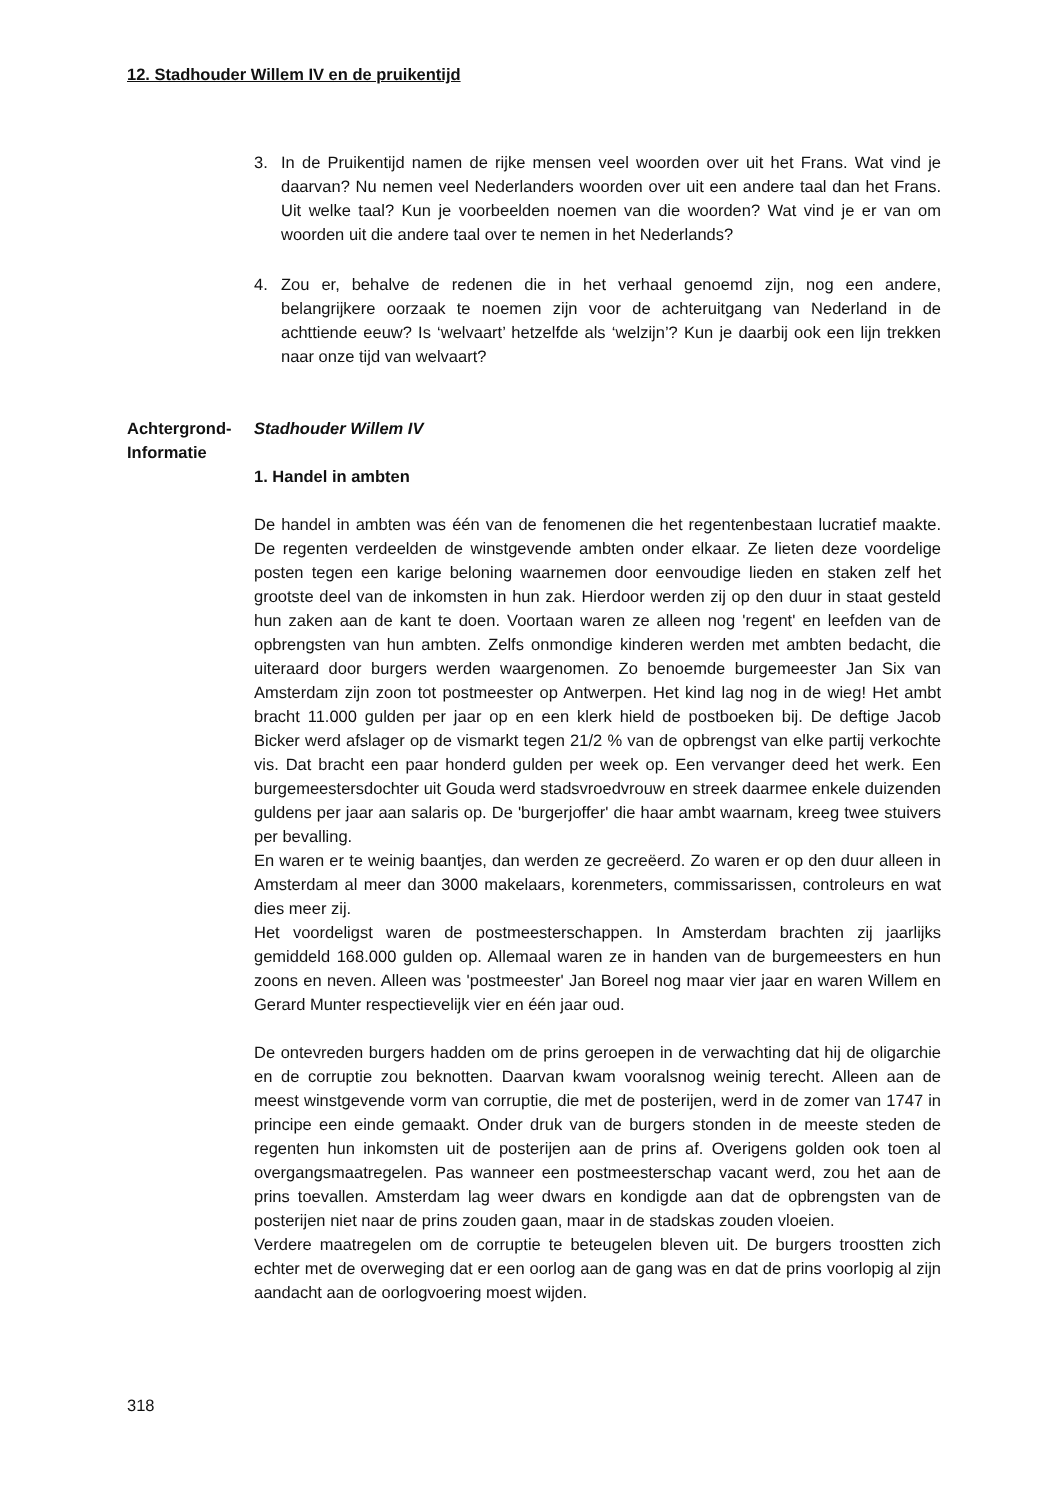12. Stadhouder Willem IV en de pruikentijd
3. In de Pruikentijd namen de rijke mensen veel woorden over uit het Frans. Wat vind je daarvan? Nu nemen veel Nederlanders woorden over uit een andere taal dan het Frans. Uit welke taal? Kun je voorbeelden noemen van die woorden? Wat vind je er van om woorden uit die andere taal over te nemen in het Nederlands?
4. Zou er, behalve de redenen die in het verhaal genoemd zijn, nog een andere, belangrijkere oorzaak te noemen zijn voor de achteruitgang van Nederland in de achttiende eeuw? Is ‘welvaart’ hetzelfde als ‘welzijn’? Kun je daarbij ook een lijn trekken naar onze tijd van welvaart?
Achtergrond-
Informatie
Stadhouder Willem IV
1. Handel in ambten
De handel in ambten was één van de fenomenen die het regentenbestaan lucratief maakte. De regenten verdeelden de winstgevende ambten onder elkaar. Ze lieten deze voordelige posten tegen een karige beloning waarnemen door eenvoudige lieden en staken zelf het grootste deel van de inkomsten in hun zak. Hierdoor werden zij op den duur in staat gesteld hun zaken aan de kant te doen. Voortaan waren ze alleen nog 'regent' en leefden van de opbrengsten van hun ambten. Zelfs onmondige kinderen werden met ambten bedacht, die uiteraard door burgers werden waargenomen. Zo benoemde burgemeester Jan Six van Amsterdam zijn zoon tot postmeester op Antwerpen. Het kind lag nog in de wieg! Het ambt bracht 11.000 gulden per jaar op en een klerk hield de postboeken bij. De deftige Jacob Bicker werd afslager op de vismarkt tegen 21/2 % van de opbrengst van elke partij verkochte vis. Dat bracht een paar honderd gulden per week op. Een vervanger deed het werk. Een burgemeestersdochter uit Gouda werd stadsvroedvrouw en streek daarmee enkele duizenden guldens per jaar aan salaris op. De 'burgerjoffer' die haar ambt waarnam, kreeg twee stuivers per bevalling.
En waren er te weinig baantjes, dan werden ze gecreëerd. Zo waren er op den duur alleen in Amsterdam al meer dan 3000 makelaars, korenmeters, commissarissen, controleurs en wat dies meer zij.
Het voordeligst waren de postmeesterschappen. In Amsterdam brachten zij jaarlijks gemiddeld 168.000 gulden op. Allemaal waren ze in handen van de burgemeesters en hun zoons en neven. Alleen was 'postmeester' Jan Boreel nog maar vier jaar en waren Willem en Gerard Munter respectievelijk vier en één jaar oud.
De ontevreden burgers hadden om de prins geroepen in de verwachting dat hij de oligarchie en de corruptie zou beknotten. Daarvan kwam vooralsnog weinig terecht. Alleen aan de meest winstgevende vorm van corruptie, die met de posterijen, werd in de zomer van 1747 in principe een einde gemaakt. Onder druk van de burgers stonden in de meeste steden de regenten hun inkomsten uit de posterijen aan de prins af. Overigens golden ook toen al overgangsmaatregelen. Pas wanneer een postmeesterschap vacant werd, zou het aan de prins toevallen. Amsterdam lag weer dwars en kondigde aan dat de opbrengsten van de posterijen niet naar de prins zouden gaan, maar in de stadskas zouden vloeien.
Verdere maatregelen om de corruptie te beteugelen bleven uit. De burgers troostten zich echter met de overweging dat er een oorlog aan de gang was en dat de prins voorlopig al zijn aandacht aan de oorlogvoering moest wijden.
318